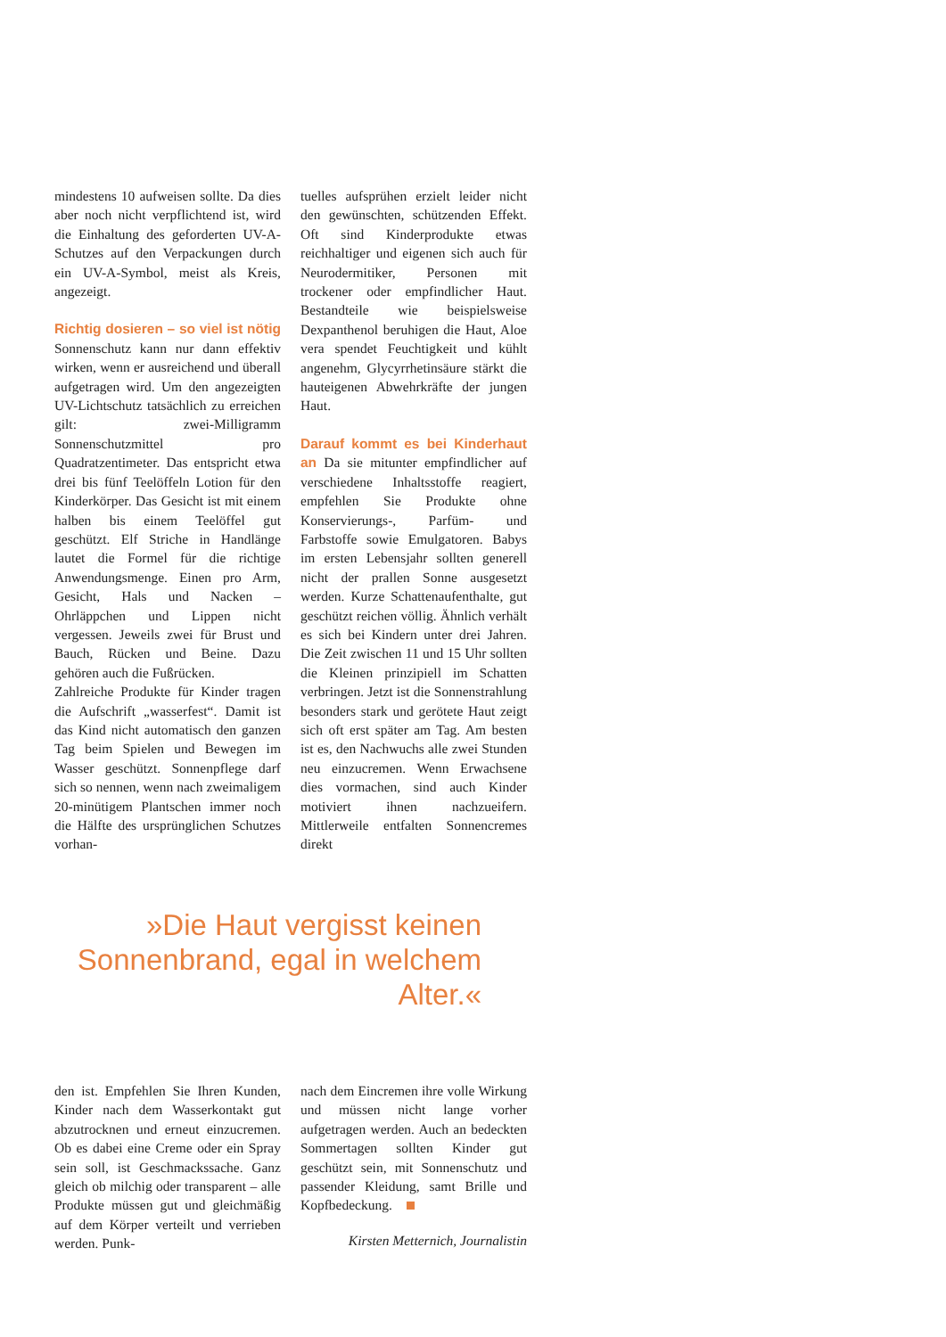mindestens 10 aufweisen sollte. Da dies aber noch nicht verpflichtend ist, wird die Einhaltung des geforderten UV-A-Schutzes auf den Verpackungen durch ein UV-A-Symbol, meist als Kreis, angezeigt.
Richtig dosieren – so viel ist nötig Sonnenschutz kann nur dann effektiv wirken, wenn er ausreichend und überall aufgetragen wird. Um den angezeigten UV-Lichtschutz tatsächlich zu erreichen gilt: zwei-Milligramm Sonnenschutzmittel pro Quadratzentimeter. Das entspricht etwa drei bis fünf Teelöffeln Lotion für den Kinderkörper. Das Gesicht ist mit einem halben bis einem Teelöffel gut geschützt. Elf Striche in Handlänge lautet die Formel für die richtige Anwendungsmenge. Einen pro Arm, Gesicht, Hals und Nacken – Ohrläppchen und Lippen nicht vergessen. Jeweils zwei für Brust und Bauch, Rücken und Beine. Dazu gehören auch die Fußrücken.
Zahlreiche Produkte für Kinder tragen die Aufschrift „wasserfest“. Damit ist das Kind nicht automatisch den ganzen Tag beim Spielen und Bewegen im Wasser geschützt. Sonnenpflege darf sich so nennen, wenn nach zweimaligem 20-minütigem Plantschen immer noch die Hälfte des ursprünglichen Schutzes vorhan-
tuelles aufsprühen erzielt leider nicht den gewünschten, schützenden Effekt. Oft sind Kinderprodukte etwas reichhaltiger und eigenen sich auch für Neurodermitiker, Personen mit trockener oder empfindlicher Haut. Bestandteile wie beispielsweise Dexpanthenol beruhigen die Haut, Aloe vera spendet Feuchtigkeit und kühlt angenehm, Glycyrrhetinsäure stärkt die hauteigenen Abwehrkräfte der jungen Haut.
Darauf kommt es bei Kinderhaut an Da sie mitunter empfindlicher auf verschiedene Inhaltsstoffe reagiert, empfehlen Sie Produkte ohne Konservierungs-, Parfüm- und Farbstoffe sowie Emulgatoren. Babys im ersten Lebensjahr sollten generell nicht der prallen Sonne ausgesetzt werden. Kurze Schattenaufenthalte, gut geschützt reichen völlig. Ähnlich verhält es sich bei Kindern unter drei Jahren. Die Zeit zwischen 11 und 15 Uhr sollten die Kleinen prinzipiell im Schatten verbringen. Jetzt ist die Sonnenstrahlung besonders stark und gerötete Haut zeigt sich oft erst später am Tag. Am besten ist es, den Nachwuchs alle zwei Stunden neu einzucremen. Wenn Erwachsene dies vormachen, sind auch Kinder motiviert ihnen nachzueifern. Mittlerweile entfalten Sonnencremes direkt
»Die Haut vergisst keinen Sonnenbrand, egal in welchem Alter.«
den ist. Empfehlen Sie Ihren Kunden, Kinder nach dem Wasserkontakt gut abzutrocknen und erneut einzucremen. Ob es dabei eine Creme oder ein Spray sein soll, ist Geschmackssache. Ganz gleich ob milchig oder transparent – alle Produkte müssen gut und gleichmäßig auf dem Körper verteilt und verrieben werden. Punk-
nach dem Eincremen ihre volle Wirkung und müssen nicht lange vorher aufgetragen werden. Auch an bedeckten Sommertagen sollten Kinder gut geschützt sein, mit Sonnenschutz und passender Kleidung, samt Brille und Kopfbedeckung.
Kirsten Metternich, Journalistin